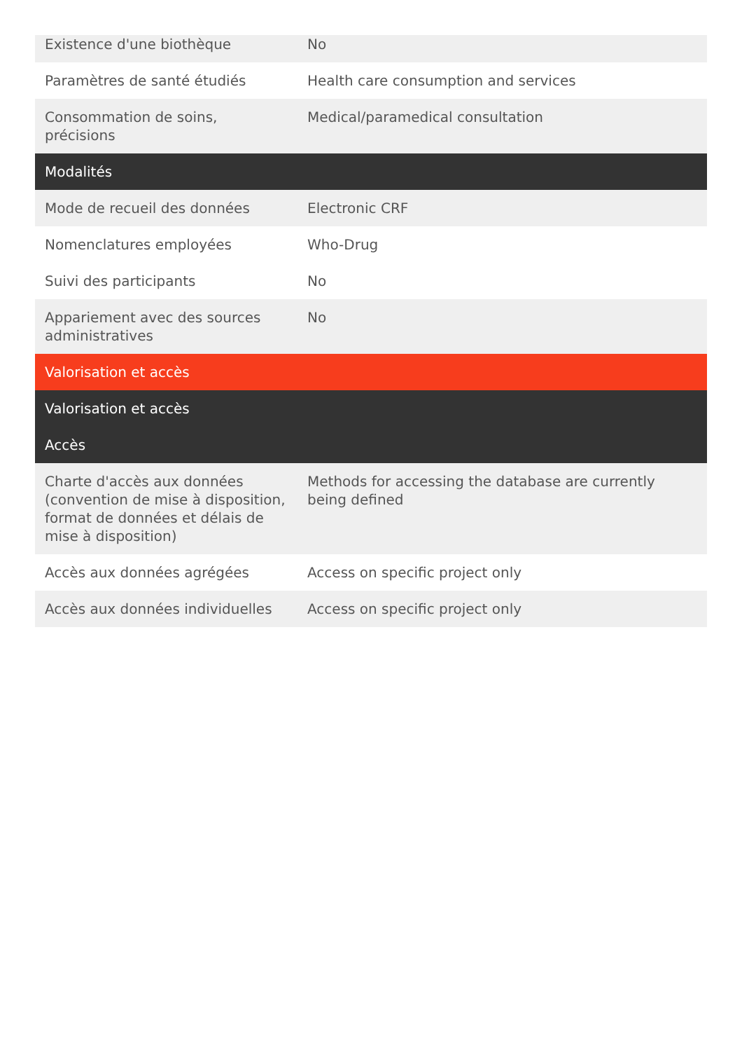| Existence d'une biothèque | No |
| Paramètres de santé étudiés | Health care consumption and services |
| Consommation de soins, précisions | Medical/paramedical consultation |
| Modalités | |
| Mode de recueil des données | Electronic CRF |
| Nomenclatures employées | Who-Drug |
| Suivi des participants | No |
| Appariement avec des sources administratives | No |
| Valorisation et accès | |
| Valorisation et accès | |
| Accès | |
| Charte d'accès aux données (convention de mise à disposition, format de données et délais de mise à disposition) | Methods for accessing the database are currently being defined |
| Accès aux données agrégées | Access on specific project only |
| Accès aux données individuelles | Access on specific project only |